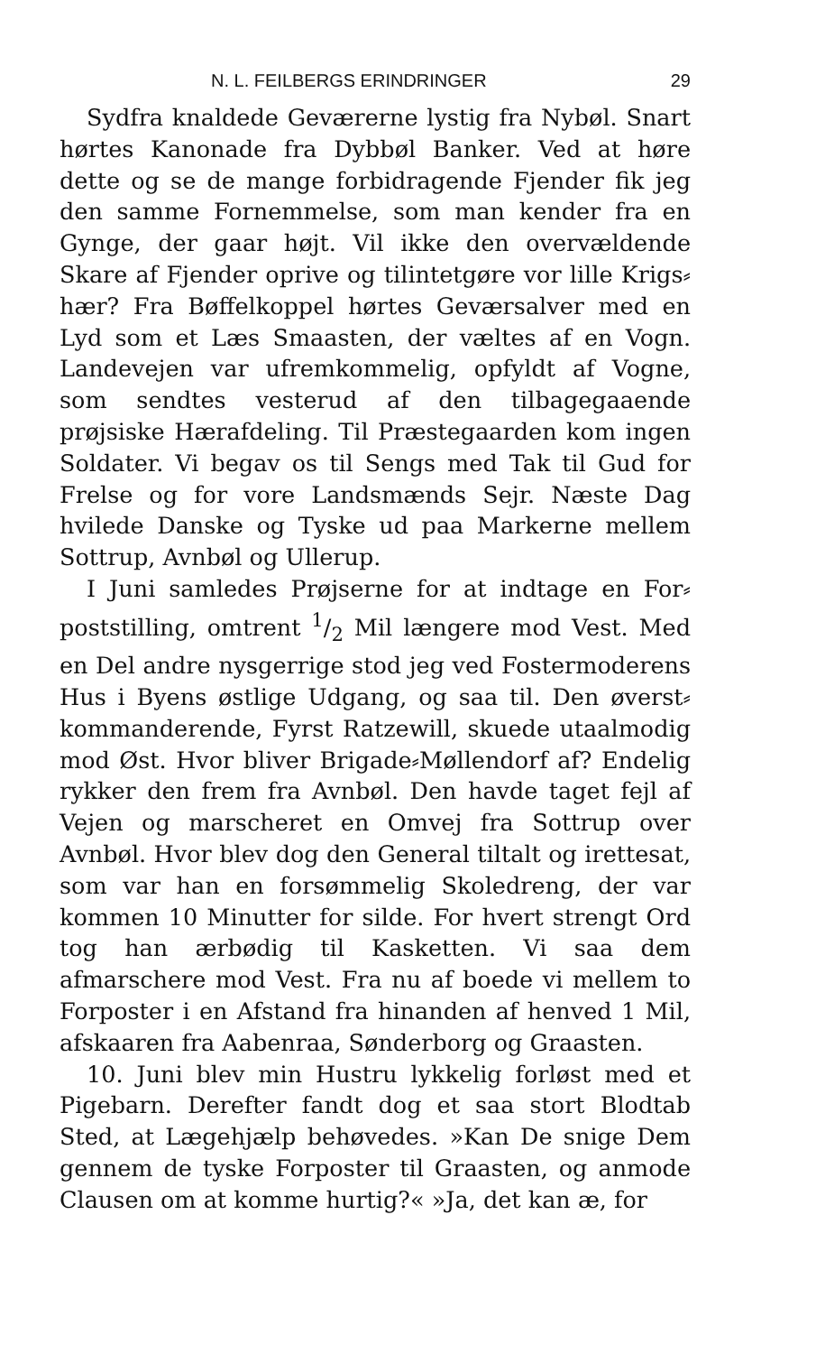N. L. FEILBERGS ERINDRINGER 29
Sydfra knaldede Geværerne lystig fra Nybøl. Snart hørtes Kanonade fra Dybbøl Banker. Ved at høre dette og se de mange forbidragende Fjender fik jeg den samme Fornemmelse, som man kender fra en Gynge, der gaar højt. Vil ikke den overvældende Skare af Fjender oprive og tilintetgøre vor lille Krigs⸗hær? Fra Bøffelkoppel hørtes Geværsalver med en Lyd som et Læs Smaasten, der væltes af en Vogn. Landevejen var ufremkommelig, opfyldt af Vogne, som sendtes vesterud af den tilbagegaaende prøjsiske Hærafdeling. Til Præstegaarden kom ingen Soldater. Vi begav os til Sengs med Tak til Gud for Frelse og for vore Landsmænds Sejr. Næste Dag hvilede Danske og Tyske ud paa Markerne mellem Sottrup, Avnbøl og Ullerup.
I Juni samledes Prøjserne for at indtage en For⸗poststilling, omtrent 1/2 Mil længere mod Vest. Med en Del andre nysgerrige stod jeg ved Fostermoderens Hus i Byens østlige Udgang, og saa til. Den øverst⸗kommanderende, Fyrst Ratzewill, skuede utaalmodig mod Øst. Hvor bliver Brigade⸗Møllendorf af? Endelig rykker den frem fra Avnbøl. Den havde taget fejl af Vejen og marscheret en Omvej fra Sottrup over Avnbøl. Hvor blev dog den General tiltalt og irettesat, som var han en forsømmelig Skoledreng, der var kommen 10 Minutter for silde. For hvert strengt Ord tog han ærbødig til Kasketten. Vi saa dem afmarschere mod Vest. Fra nu af boede vi mellem to Forposter i en Afstand fra hinanden af henved 1 Mil, afskaaren fra Aabenraa, Sønderborg og Graasten.
10. Juni blev min Hustru lykkelig forløst med et Pigebarn. Derefter fandt dog et saa stort Blodtab Sted, at Lægehjælp behøvedes. »Kan De snige Dem gennem de tyske Forposter til Graasten, og anmode Clausen om at komme hurtig?« »Ja, det kan æ, for